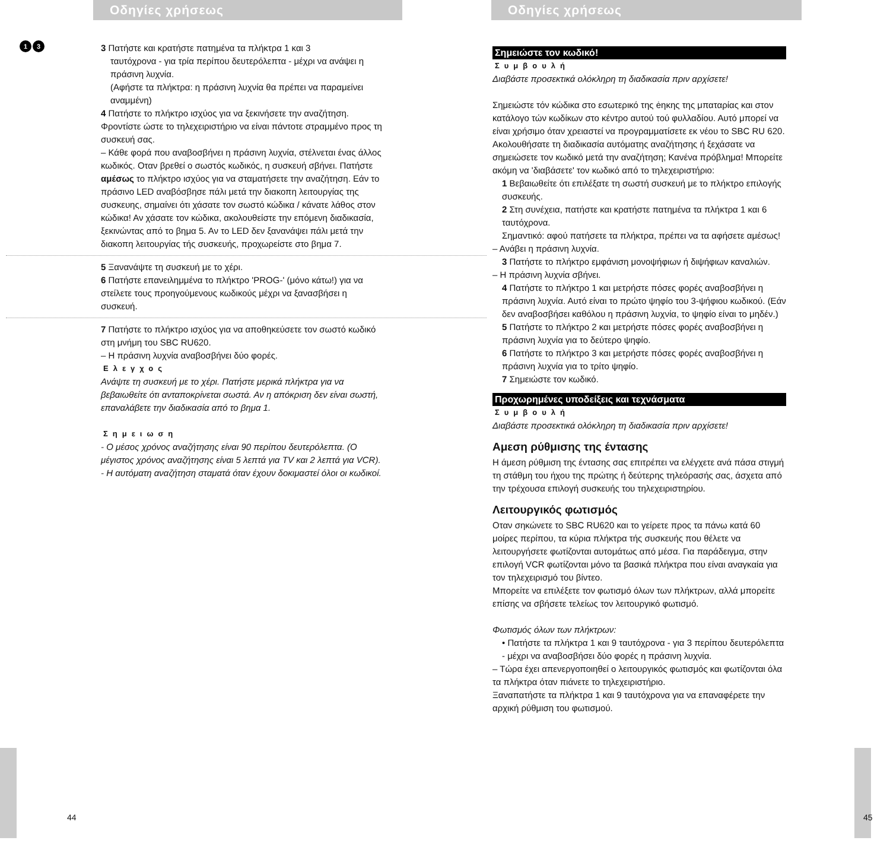Οδηγίες χρήσεως
1 3
3 Πατήστε και κρατήστε πατημένα τα πλήκτρα 1 και 3
ταυτόχρονα - για τρία περίπου δευτερόλεπτα - μέχρι να ανάψει η πράσινη λυχνία.
(Αφήστε τα πλήκτρα: η πράσινη λυχνία θα πρέπει να παραμείνει αναμμένη)
4 Πατήστε το πλήκτρο ισχύος για να ξεκινήσετε την αναζήτηση. Φροντίστε ώστε το τηλεχειριστήριο να είναι πάντοτε στραμμένο προς τη συσκευή σας.
– Κάθε φορά που αναβοσβήνει η πράσινη λυχνία, στέλνεται ένας άλλος κωδικός. Οταν βρεθεί ο σωστός κωδικός, η συσκευή σβήνει. Πατήστε αμέσως το πλήκτρο ισχύος για να σταματήσετε την αναζήτηση. Εάν το πράσινο LED αναβόσβησε πάλι μετά την διακοπη λειτουργίας της συσκευης, σημαίνει ότι χάσατε τον σωστό κώδικα / κάνατε λάθος στον κώδικα! Αν χάσατε τον κώδικα, ακολουθείστε την επόμενη διαδικασία, ξεκινώντας από το βημα 5. Αν το LED δεν ξανανάψει πάλι μετά την διακοπη λειτουργίας τής συσκευής, προχωρείστε στο βημα 7.
5 Ξανανάψτε τη συσκευή με το χέρι.
6 Πατήστε επανειλημμένα το πλήκτρο 'PROG-' (μόνο κάτω!) για να στείλετε τους προηγούμενους κωδικούς μέχρι να ξανασβήσει η συσκευή.
7 Πατήστε το πλήκτρο ισχύος για να αποθηκεύσετε τον σωστό κωδικό στη μνήμη του SBC RU620.
– Η πράσινη λυχνία αναβοσβήνει δύο φορές.
Ελεγχος
Ανάψτε τη συσκευή με το χέρι. Πατήστε μερικά πλήκτρα για να βεβαιωθείτε ότι ανταποκρίνεται σωστά. Αν η απόκριση δεν είναι σωστή, επαναλάβετε την διαδικασία από το βημα 1.
Σημειωση
- Ο μέσος χρόνος αναζήτησης είναι 90 περίπου δευτερόλεπτα. (Ο μέγιστος χρόνος αναζήτησης είναι 5 λεπτά για TV και 2 λεπτά για VCR).
- Η αυτόματη αναζήτηση σταματά όταν έχουν δοκιμαστεί όλοι οι κωδικοί.
44
Οδηγίες χρήσεως
Σημειώστε τον κωδικό!
Συμβουλή
Διαβάστε προσεκτικά ολόκληρη τη διαδικασία πριν αρχίσετε!
Σημειώστε τόν κώδικα στο εσωτερικό της ėηκης της μπαταρίας και στον κατάλογο τών κωδίκων στο κέντρο αυτού τού φυλλαδίου. Αυτό μπορεί να είναι χρήσιμο όταν χρειαστεί να προγραμματίσετε εκ νέου το SBC RU 620. Ακολουθήσατε τη διαδικασία αυτόματης αναζήτησης ή ξεχάσατε να σημειώσετε τον κωδικό μετά την αναζήτηση; Κανένα πρόβλημα! Μπορείτε ακόμη να 'διαβάσετε' τον κωδικό από το τηλεχειριστήριο:
1 Βεβαιωθείτε ότι επιλέξατε τη σωστή συσκευή με το πλήκτρο επιλογής συσκευής.
2 Στη συνέχεια, πατήστε και κρατήστε πατημένα τα πλήκτρα 1 και 6 ταυτόχρονα.
Σημαντικό: αφού πατήσετε τα πλήκτρα, πρέπει να τα αφήσετε αμέσως!
– Ανάβει η πράσινη λυχνία.
3 Πατήστε το πλήκτρο εμφάνιση μονοψήφιων ή διψήφιων καναλιών.
– Η πράσινη λυχνία σβήνει.
4 Πατήστε το πλήκτρο 1 και μετρήστε πόσες φορές αναβοσβήνει η πράσινη λυχνία. Αυτό είναι το πρώτο ψηφίο του 3-ψήφιου κωδικού. (Εάν δεν αναβοσβήσει καθόλου η πράσινη λυχνία, το ψηφίο είναι το μηδέν.)
5 Πατήστε το πλήκτρο 2 και μετρήστε πόσες φορές αναβοσβήνει η πράσινη λυχνία για το δεύτερο ψηφίο.
6 Πατήστε το πλήκτρο 3 και μετρήστε πόσες φορές αναβοσβήνει η πράσινη λυχνία για το τρίτο ψηφίο.
7 Σημειώστε τον κωδικό.
Προχωρημένες υποδείξεις και τεχνάσματα
Συμβουλή
Διαβάστε προσεκτικά ολόκληρη τη διαδικασία πριν αρχίσετε!
Αμεση ρύθμισης της έντασης
Η άμεση ρύθμιση της έντασης σας επιτρέπει να ελέγχετε ανά πάσα στιγμή τη στάθμη του ήχου της πρώτης ή δεύτερης τηλεόρασής σας, άσχετα από την τρέχουσα επιλογή συσκευής του τηλεχειριστηρίου.
Λειτουργικός φωτισμός
Οταν σηκώνετε το SBC RU620 και το γείρετε προς τα πάνω κατά 60 μοίρες περίπου, τα κύρια πλήκτρα τής συσκευής που θέλετε να λειτουργήσετε φωτίζονται αυτομάτως από μέσα. Για παράδειγμα, στην επιλογή VCR φωτίζονται μόνο τα βασικά πλήκτρα που είναι αναγκαία για τον τηλεχειρισμό του βίντεο.
Μπορείτε να επιλέξετε τον φωτισμό όλων των πλήκτρων, αλλά μπορείτε επίσης να σβήσετε τελείως τον λειτουργικό φωτισμό.
Φωτισμός όλων των πλήκτρων:
• Πατήστε τα πλήκτρα 1 και 9 ταυτόχρονα - για 3 περίπου δευτερόλεπτα - μέχρι να αναβοσβήσει δύο φορές η πράσινη λυχνία.
– Τώρα έχει απενεργοποιηθεί ο λειτουργικός φωτισμός και φωτίζονται όλα τα πλήκτρα όταν πιάνετε το τηλεχειριστήριο.
Ξαναπατήστε τα πλήκτρα 1 και 9 ταυτόχρονα για να επαναφέρετε την αρχική ρύθμιση του φωτισμού.
45